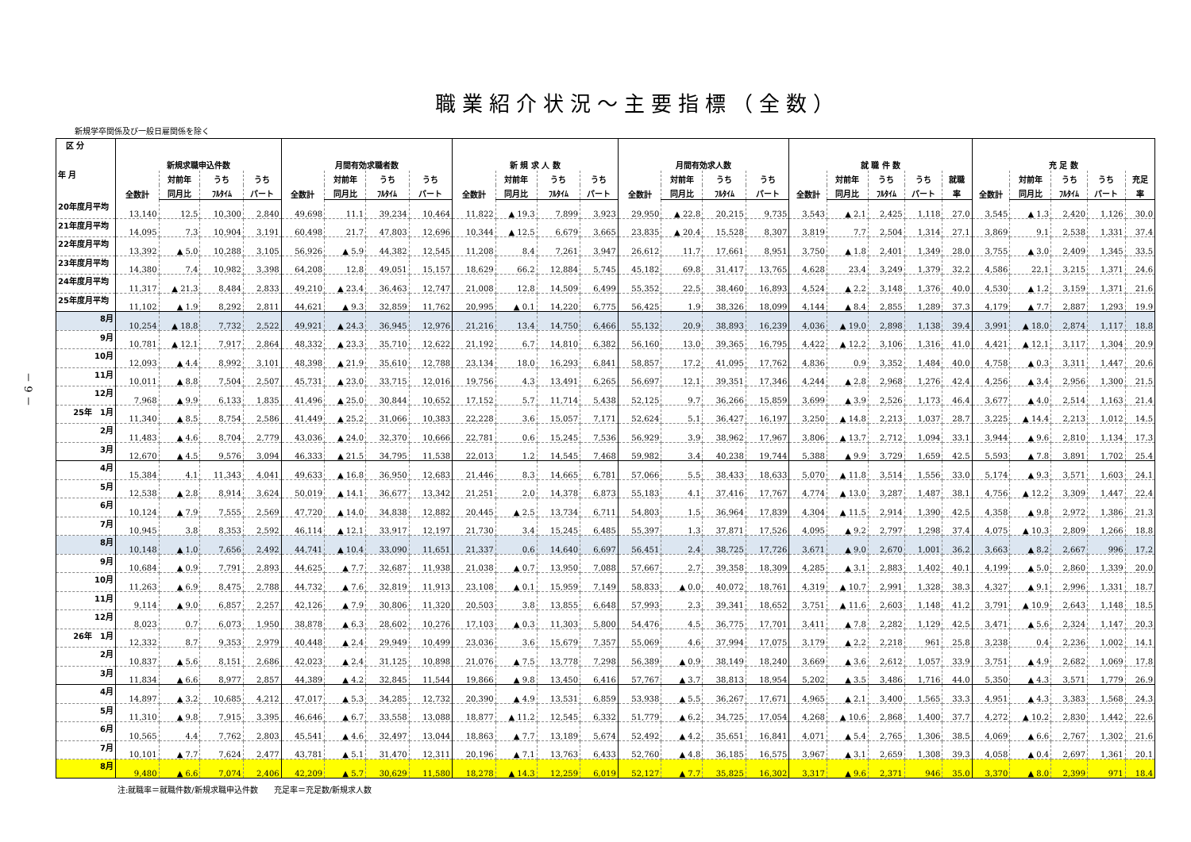－ 9 －
職業紹介状況～主要指標（全数）
新規学卒関係及び一般日雇関係を除く
| 区 分 年 月 | 新規求職申込件数 | | | | 月間有効求職者数 | | | | 新 規 求 人 数 | | | | 月間有効求人数 | | | | 就 職 件 数 | | | | | 充 足 数 | | | | |
| --- | --- | --- | --- | --- | --- | --- | --- | --- | --- | --- | --- | --- | --- | --- | --- | --- | --- | --- | --- | --- | --- | --- | --- | --- | --- | --- |
| | 全数計 | 対前年 | うち | うち | 全数計 | 対前年 | うち | うち | 全数計 | 対前年 | うち | うち | 全数計 | 対前年 | うち | うち | 全数計 | 対前年 | うち | うち | 就職 | 全数計 | 対前年 | うち | うち | 充足 |
| | | 同月比 | ﾌﾙﾀｲﾑ | パート | | 同月比 | ﾌﾙﾀｲﾑ | パート | | 同月比 | ﾌﾙﾀｲﾑ | パート | | 同月比 | ﾌﾙﾀｲﾑ | パート | | 同月比 | ﾌﾙﾀｲﾑ | パート | 率 | | 同月比 | ﾌﾙﾀｲﾑ | パート | 率 |
| 20年度月平均 | 13,140 | 12.5 | 10,300 | 2,840 | 49,698 | 11.1 | 39,234 | 10,464 | 11,822 | ▲ 19.3 | 7,899 | 3,923 | 29,950 | ▲ 22.8 | 20,215 | 9,735 | 3,543 | ▲ 2.1 | 2,425 | 1,118 | 27.0 | 3,545 | ▲ 1.3 | 2,420 | 1,126 | 30.0 |
| 21年度月平均 | 14,095 | 7.3 | 10,904 | 3,191 | 60,498 | 21.7 | 47,803 | 12,696 | 10,344 | ▲ 12.5 | 6,679 | 3,665 | 23,835 | ▲ 20.4 | 15,528 | 8,307 | 3,819 | 7.7 | 2,504 | 1,314 | 27.1 | 3,869 | 9.1 | 2,538 | 1,331 | 37.4 |
| 22年度月平均 | 13,392 | ▲ 5.0 | 10,288 | 3,105 | 56,926 | ▲ 5.9 | 44,382 | 12,545 | 11,208 | 8.4 | 7,261 | 3,947 | 26,612 | 11.7 | 17,661 | 8,951 | 3,750 | ▲ 1.8 | 2,401 | 1,349 | 28.0 | 3,755 | ▲ 3.0 | 2,409 | 1,345 | 33.5 |
| 23年度月平均 | 14,380 | 7.4 | 10,982 | 3,398 | 64,208 | 12.8 | 49,051 | 15,157 | 18,629 | 66.2 | 12,884 | 5,745 | 45,182 | 69.8 | 31,417 | 13,765 | 4,628 | 23.4 | 3,249 | 1,379 | 32.2 | 4,586 | 22.1 | 3,215 | 1,371 | 24.6 |
| 24年度月平均 | 11,317 | ▲ 21.3 | 8,484 | 2,833 | 49,210 | ▲ 23.4 | 36,463 | 12,747 | 21,008 | 12.8 | 14,509 | 6,499 | 55,352 | 22.5 | 38,460 | 16,893 | 4,524 | ▲ 2.2 | 3,148 | 1,376 | 40.0 | 4,530 | ▲ 1.2 | 3,159 | 1,371 | 21.6 |
| 25年度月平均 | 11,102 | ▲ 1.9 | 8,292 | 2,811 | 44,621 | ▲ 9.3 | 32,859 | 11,762 | 20,995 | ▲ 0.1 | 14,220 | 6,775 | 56,425 | 1.9 | 38,326 | 18,099 | 4,144 | ▲ 8.4 | 2,855 | 1,289 | 37.3 | 4,179 | ▲ 7.7 | 2,887 | 1,293 | 19.9 |
| 8月 | 10,254 | ▲ 18.8 | 7,732 | 2,522 | 49,921 | ▲ 24.3 | 36,945 | 12,976 | 21,216 | 13.4 | 14,750 | 6,466 | 55,132 | 20.9 | 38,893 | 16,239 | 4,036 | ▲ 19.0 | 2,898 | 1,138 | 39.4 | 3,991 | ▲ 18.0 | 2,874 | 1,117 | 18.8 |
| 9月 | 10,781 | ▲ 12.1 | 7,917 | 2,864 | 48,332 | ▲ 23.3 | 35,710 | 12,622 | 21,192 | 6.7 | 14,810 | 6,382 | 56,160 | 13.0 | 39,365 | 16,795 | 4,422 | ▲ 12.2 | 3,106 | 1,316 | 41.0 | 4,421 | ▲ 12.1 | 3,117 | 1,304 | 20.9 |
| 10月 | 12,093 | ▲ 4.4 | 8,992 | 3,101 | 48,398 | ▲ 21.9 | 35,610 | 12,788 | 23,134 | 18.0 | 16,293 | 6,841 | 58,857 | 17.2 | 41,095 | 17,762 | 4,836 | 0.9 | 3,352 | 1,484 | 40.0 | 4,758 | ▲ 0.3 | 3,311 | 1,447 | 20.6 |
| 11月 | 10,011 | ▲ 8.8 | 7,504 | 2,507 | 45,731 | ▲ 23.0 | 33,715 | 12,016 | 19,756 | 4.3 | 13,491 | 6,265 | 56,697 | 12.1 | 39,351 | 17,346 | 4,244 | ▲ 2.8 | 2,968 | 1,276 | 42.4 | 4,256 | ▲ 3.4 | 2,956 | 1,300 | 21.5 |
| 12月 | 7,968 | ▲ 9.9 | 6,133 | 1,835 | 41,496 | ▲ 25.0 | 30,844 | 10,652 | 17,152 | 5.7 | 11,714 | 5,438 | 52,125 | 9.7 | 36,266 | 15,859 | 3,699 | ▲ 3.9 | 2,526 | 1,173 | 46.4 | 3,677 | ▲ 4.0 | 2,514 | 1,163 | 21.4 |
| 25年 1月 | 11,340 | ▲ 8.5 | 8,754 | 2,586 | 41,449 | ▲ 25.2 | 31,066 | 10,383 | 22,228 | 3.6 | 15,057 | 7,171 | 52,624 | 5.1 | 36,427 | 16,197 | 3,250 | ▲ 14.8 | 2,213 | 1,037 | 28.7 | 3,225 | ▲ 14.4 | 2,213 | 1,012 | 14.5 |
| 2月 | 11,483 | ▲ 4.6 | 8,704 | 2,779 | 43,036 | ▲ 24.0 | 32,370 | 10,666 | 22,781 | 0.6 | 15,245 | 7,536 | 56,929 | 3.9 | 38,962 | 17,967 | 3,806 | ▲ 13.7 | 2,712 | 1,094 | 33.1 | 3,944 | ▲ 9.6 | 2,810 | 1,134 | 17.3 |
| 3月 | 12,670 | ▲ 4.5 | 9,576 | 3,094 | 46,333 | ▲ 21.5 | 34,795 | 11,538 | 22,013 | 1.2 | 14,545 | 7,468 | 59,982 | 3.4 | 40,238 | 19,744 | 5,388 | ▲ 9.9 | 3,729 | 1,659 | 42.5 | 5,593 | ▲ 7.8 | 3,891 | 1,702 | 25.4 |
| 4月 | 15,384 | 4.1 | 11,343 | 4,041 | 49,633 | ▲ 16.8 | 36,950 | 12,683 | 21,446 | 8.3 | 14,665 | 6,781 | 57,066 | 5.5 | 38,433 | 18,633 | 5,070 | ▲ 11.8 | 3,514 | 1,556 | 33.0 | 5,174 | ▲ 9.3 | 3,571 | 1,603 | 24.1 |
| 5月 | 12,538 | ▲ 2.8 | 8,914 | 3,624 | 50,019 | ▲ 14.1 | 36,677 | 13,342 | 21,251 | 2.0 | 14,378 | 6,873 | 55,183 | 4.1 | 37,416 | 17,767 | 4,774 | ▲ 13.0 | 3,287 | 1,487 | 38.1 | 4,756 | ▲ 12.2 | 3,309 | 1,447 | 22.4 |
| 6月 | 10,124 | ▲ 7.9 | 7,555 | 2,569 | 47,720 | ▲ 14.0 | 34,838 | 12,882 | 20,445 | ▲ 2.5 | 13,734 | 6,711 | 54,803 | 1.5 | 36,964 | 17,839 | 4,304 | ▲ 11.5 | 2,914 | 1,390 | 42.5 | 4,358 | ▲ 9.8 | 2,972 | 1,386 | 21.3 |
| 7月 | 10,945 | 3.8 | 8,353 | 2,592 | 46,114 | ▲ 12.1 | 33,917 | 12,197 | 21,730 | 3.4 | 15,245 | 6,485 | 55,397 | 1.3 | 37,871 | 17,526 | 4,095 | ▲ 9.2 | 2,797 | 1,298 | 37.4 | 4,075 | ▲ 10.3 | 2,809 | 1,266 | 18.8 |
| 8月 | 10,148 | ▲ 1.0 | 7,656 | 2,492 | 44,741 | ▲ 10.4 | 33,090 | 11,651 | 21,337 | 0.6 | 14,640 | 6,697 | 56,451 | 2.4 | 38,725 | 17,726 | 3,671 | ▲ 9.0 | 2,670 | 1,001 | 36.2 | 3,663 | ▲ 8.2 | 2,667 | 996 | 17.2 |
| 9月 | 10,684 | ▲ 0.9 | 7,791 | 2,893 | 44,625 | ▲ 7.7 | 32,687 | 11,938 | 21,038 | ▲ 0.7 | 13,950 | 7,088 | 57,667 | 2.7 | 39,358 | 18,309 | 4,285 | ▲ 3.1 | 2,883 | 1,402 | 40.1 | 4,199 | ▲ 5.0 | 2,860 | 1,339 | 20.0 |
| 10月 | 11,263 | ▲ 6.9 | 8,475 | 2,788 | 44,732 | ▲ 7.6 | 32,819 | 11,913 | 23,108 | ▲ 0.1 | 15,959 | 7,149 | 58,833 | ▲ 0.0 | 40,072 | 18,761 | 4,319 | ▲ 10.7 | 2,991 | 1,328 | 38.3 | 4,327 | ▲ 9.1 | 2,996 | 1,331 | 18.7 |
| 11月 | 9,114 | ▲ 9.0 | 6,857 | 2,257 | 42,126 | ▲ 7.9 | 30,806 | 11,320 | 20,503 | 3.8 | 13,855 | 6,648 | 57,993 | 2.3 | 39,341 | 18,652 | 3,751 | ▲ 11.6 | 2,603 | 1,148 | 41.2 | 3,791 | ▲ 10.9 | 2,643 | 1,148 | 18.5 |
| 12月 | 8,023 | 0.7 | 6,073 | 1,950 | 38,878 | ▲ 6.3 | 28,602 | 10,276 | 17,103 | ▲ 0.3 | 11,303 | 5,800 | 54,476 | 4.5 | 36,775 | 17,701 | 3,411 | ▲ 7.8 | 2,282 | 1,129 | 42.5 | 3,471 | ▲ 5.6 | 2,324 | 1,147 | 20.3 |
| 26年 1月 | 12,332 | 8.7 | 9,353 | 2,979 | 40,448 | ▲ 2.4 | 29,949 | 10,499 | 23,036 | 3.6 | 15,679 | 7,357 | 55,069 | 4.6 | 37,994 | 17,075 | 3,179 | ▲ 2.2 | 2,218 | 961 | 25.8 | 3,238 | 0.4 | 2,236 | 1,002 | 14.1 |
| 2月 | 10,837 | ▲ 5.6 | 8,151 | 2,686 | 42,023 | ▲ 2.4 | 31,125 | 10,898 | 21,076 | ▲ 7.5 | 13,778 | 7,298 | 56,389 | ▲ 0.9 | 38,149 | 18,240 | 3,669 | ▲ 3.6 | 2,612 | 1,057 | 33.9 | 3,751 | ▲ 4.9 | 2,682 | 1,069 | 17.8 |
| 3月 | 11,834 | ▲ 6.6 | 8,977 | 2,857 | 44,389 | ▲ 4.2 | 32,845 | 11,544 | 19,866 | ▲ 9.8 | 13,450 | 6,416 | 57,767 | ▲ 3.7 | 38,813 | 18,954 | 5,202 | ▲ 3.5 | 3,486 | 1,716 | 44.0 | 5,350 | ▲ 4.3 | 3,571 | 1,779 | 26.9 |
| 4月 | 14,897 | ▲ 3.2 | 10,685 | 4,212 | 47,017 | ▲ 5.3 | 34,285 | 12,732 | 20,390 | ▲ 4.9 | 13,531 | 6,859 | 53,938 | ▲ 5.5 | 36,267 | 17,671 | 4,965 | ▲ 2.1 | 3,400 | 1,565 | 33.3 | 4,951 | ▲ 4.3 | 3,383 | 1,568 | 24.3 |
| 5月 | 11,310 | ▲ 9.8 | 7,915 | 3,395 | 46,646 | ▲ 6.7 | 33,558 | 13,088 | 18,877 | ▲ 11.2 | 12,545 | 6,332 | 51,779 | ▲ 6.2 | 34,725 | 17,054 | 4,268 | ▲ 10.6 | 2,868 | 1,400 | 37.7 | 4,272 | ▲ 10.2 | 2,830 | 1,442 | 22.6 |
| 6月 | 10,565 | 4.4 | 7,762 | 2,803 | 45,541 | ▲ 4.6 | 32,497 | 13,044 | 18,863 | ▲ 7.7 | 13,189 | 5,674 | 52,492 | ▲ 4.2 | 35,651 | 16,841 | 4,071 | ▲ 5.4 | 2,765 | 1,306 | 38.5 | 4,069 | ▲ 6.6 | 2,767 | 1,302 | 21.6 |
| 7月 | 10,101 | ▲ 7.7 | 7,624 | 2,477 | 43,781 | ▲ 5.1 | 31,470 | 12,311 | 20,196 | ▲ 7.1 | 13,763 | 6,433 | 52,760 | ▲ 4.8 | 36,185 | 16,575 | 3,967 | ▲ 3.1 | 2,659 | 1,308 | 39.3 | 4,058 | ▲ 0.4 | 2,697 | 1,361 | 20.1 |
| 8月 | 9,480 | ▲ 6.6 | 7,074 | 2,406 | 42,209 | ▲ 5.7 | 30,629 | 11,580 | 18,278 | ▲ 14.3 | 12,259 | 6,019 | 52,127 | ▲ 7.7 | 35,825 | 16,302 | 3,317 | ▲ 9.6 | 2,371 | 946 | 35.0 | 3,370 | ▲ 8.0 | 2,399 | 971 | 18.4 |
注:就職率＝就職件数/新規求職申込件数　　充足率＝充足数/新規求人数